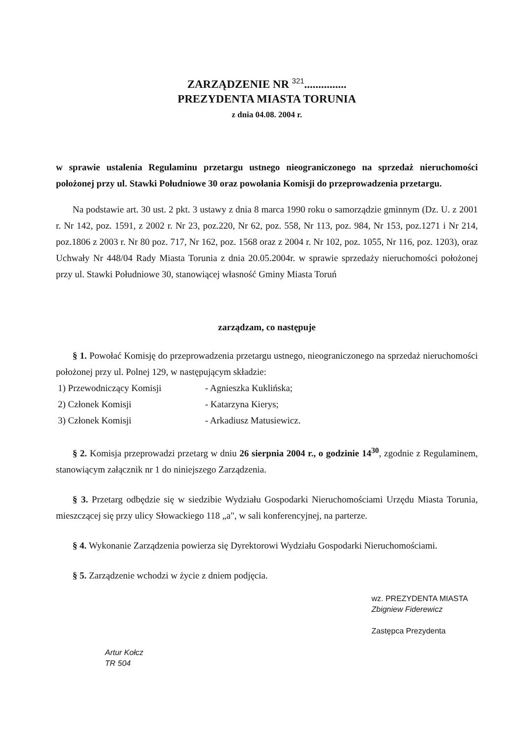ZARZĄDZENIE NR <sup>321</sup>...............
PREZYDENTA MIASTA TORUNIA
z dnia 04.08. 2004 r.
w sprawie ustalenia Regulaminu przetargu ustnego nieograniczonego na sprzedaż nieruchomości położonej przy ul. Stawki Południowe 30 oraz powołania Komisji do przeprowadzenia przetargu.
Na podstawie art. 30 ust. 2 pkt. 3 ustawy z dnia 8 marca 1990 roku o samorządzie gminnym (Dz. U. z 2001 r. Nr 142, poz. 1591, z 2002 r. Nr 23, poz.220, Nr 62, poz. 558, Nr 113, poz. 984, Nr 153, poz.1271 i Nr 214, poz.1806 z 2003 r. Nr 80 poz. 717, Nr 162, poz. 1568 oraz z 2004 r. Nr 102, poz. 1055, Nr 116, poz. 1203), oraz Uchwały Nr 448/04 Rady Miasta Torunia z dnia 20.05.2004r. w sprawie sprzedaży nieruchomości położonej przy ul. Stawki Południowe 30, stanowiącej własność Gminy Miasta Toruń
zarządzam, co następuje
§ 1. Powołać Komisję do przeprowadzenia przetargu ustnego, nieograniczonego na sprzedaż nieruchomości położonej przy ul. Polnej 129, w następującym składzie:
1) Przewodniczący Komisji - Agnieszka Kuklińska; 2) Członek Komisji - Katarzyna Kierys; 3) Członek Komisji - Arkadiusz Matusiewicz.
§ 2. Komisja przeprowadzi przetarg w dniu 26 sierpnia 2004 r., o godzinie 14<sup>30</sup>, zgodnie z Regulaminem, stanowiącym załącznik nr 1 do niniejszego Zarządzenia.
§ 3. Przetarg odbędzie się w siedzibie Wydziału Gospodarki Nieruchomościami Urzędu Miasta Torunia, mieszczącej się przy ulicy Słowackiego 118 „a", w sali konferencyjnej, na parterze.
§ 4. Wykonanie Zarządzenia powierza się Dyrektorowi Wydziału Gospodarki Nieruchomościami.
§ 5. Zarządzenie wchodzi w życie z dniem podjęcia.
Artur Kołcz
TR 504
wz. PREZYDENTA MIASTA
Zbigniew Fiderewicz
Zastępca Prezydenta